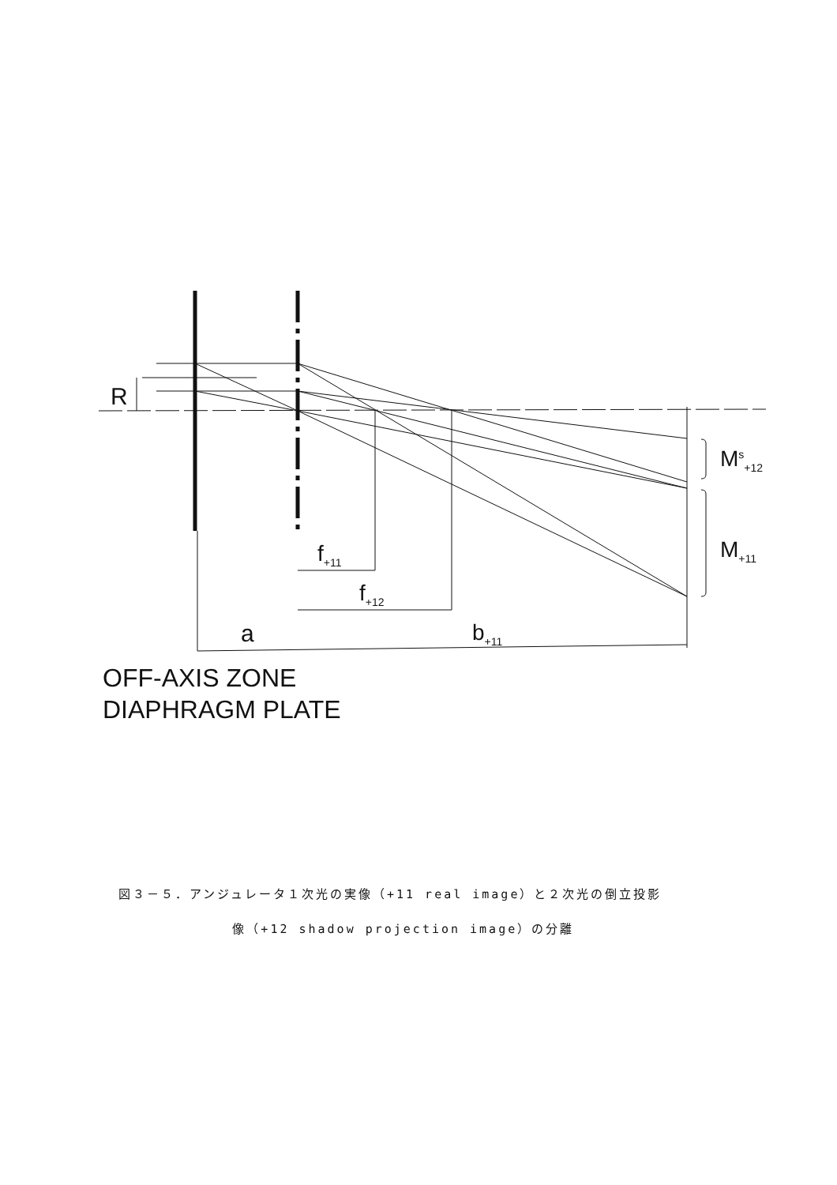R
M<sup>s</sup><sub>+12</sub>
M<sub>+11</sub>
f<sub>+11</sub>
f<sub>+12</sub>
a b<sub>+11</sub>
OFF-AXIS ZONE
DIAPHRAGM PLATE
図３－５．アンジュレータ１次光の実像（+11 real image）と２次光の倒立投影
像（+12 shadow projection image）の分離